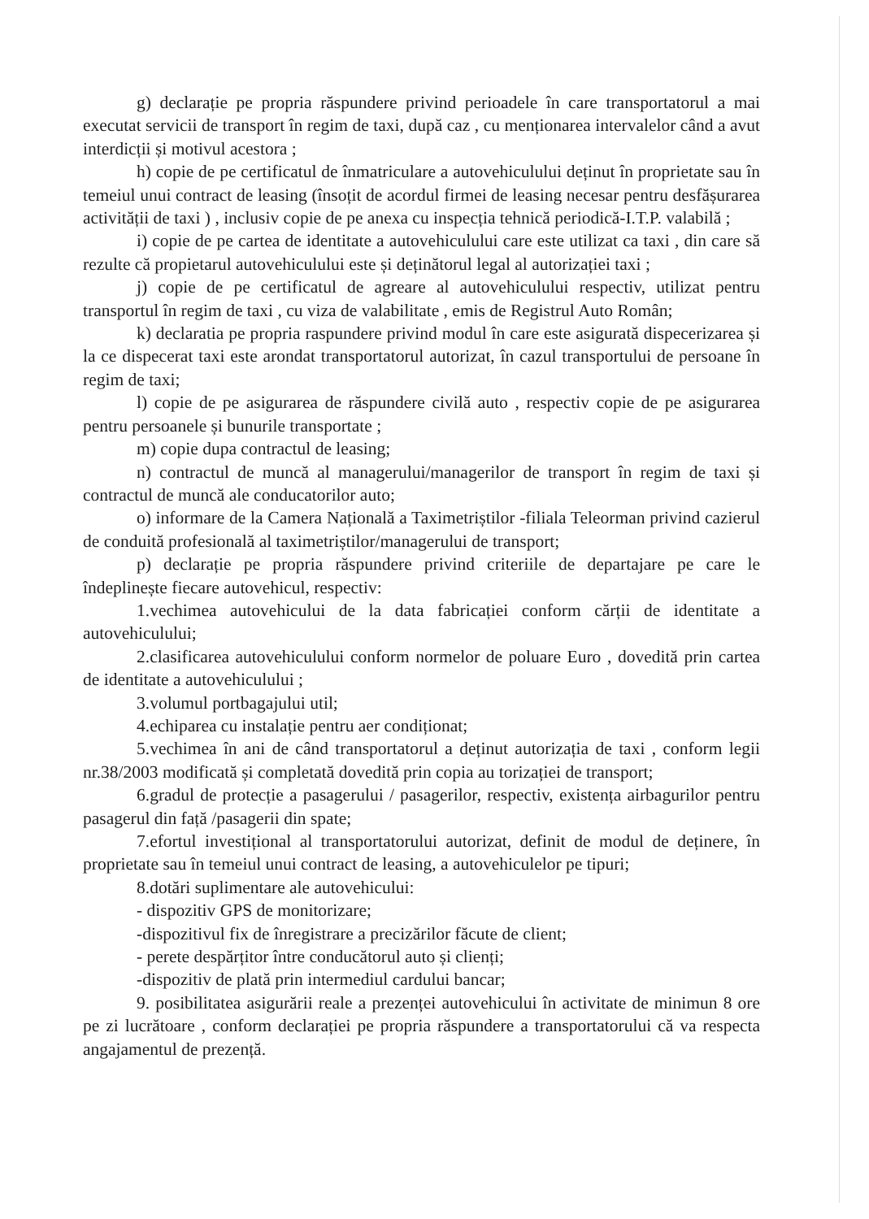g) declarație pe propria răspundere privind perioadele în care transportatorul a mai executat servicii de transport în regim de taxi, după caz , cu menționarea intervalelor când a avut interdicții și motivul acestora ;
h) copie de pe certificatul de înmatriculare a autovehiculului deținut în proprietate sau în temeiul unui contract de leasing (însoțit de acordul firmei de leasing necesar pentru desfășurarea activității de taxi ) , inclusiv copie de pe anexa cu inspecția tehnică periodică-I.T.P. valabilă ;
i) copie de pe cartea de identitate a autovehiculului care este utilizat ca taxi , din care să rezulte că propietarul autovehiculului este și deținătorul legal al autorizației taxi ;
j) copie de pe certificatul de agreare al autovehiculului respectiv, utilizat pentru transportul în regim de taxi , cu viza de valabilitate , emis de Registrul Auto Român;
k) declaratia pe propria raspundere privind modul în care este asigurată dispecerizarea și la ce dispecerat taxi este arondat transportatorul autorizat, în cazul transportului de persoane în regim de taxi;
l) copie de pe asigurarea de răspundere civilă auto , respectiv copie de pe asigurarea pentru persoanele și bunurile transportate ;
m) copie dupa contractul de leasing;
n) contractul de muncă al managerului/managerilor de transport în regim de taxi și contractul de muncă ale conducatorilor auto;
o) informare de la Camera Națională a Taximetriștilor -filiala Teleorman privind cazierul de conduită profesională al taximetriștilor/managerului de transport;
p) declarație pe propria răspundere privind criteriile de departajare pe care le îndeplinește fiecare autovehicul, respectiv:
1.vechimea autovehicului de la data fabricației conform cărții de identitate a autovehiculului;
2.clasificarea autovehiculului conform normelor de poluare Euro , dovedită prin cartea de identitate a autovehiculului ;
3.volumul portbagajului util;
4.echiparea cu instalație pentru aer condiționat;
5.vechimea în ani de când transportatorul a deținut autorizația de taxi , conform legii nr.38/2003 modificată și completată dovedită prin copia au torizației de transport;
6.gradul de protecție a pasagerului / pasagerilor, respectiv, existența airbagurilor pentru pasagerul din față /pasagerii din spate;
7.efortul investițional al transportatorului autorizat, definit de modul de deținere, în proprietate sau în temeiul unui contract de leasing, a autovehiculelor pe tipuri;
8.dotări suplimentare ale autovehicului:
- dispozitiv GPS de monitorizare;
-dispozitivul fix de înregistrare a precizărilor făcute de client;
- perete despărțitor între conducătorul auto și clienți;
-dispozitiv de plată prin intermediul cardului bancar;
9. posibilitatea asigurării reale a prezenței autovehicului în activitate de minimun 8 ore pe zi lucrătoare , conform declarației pe propria răspundere a transportatorului că va respecta angajamentul de prezență.